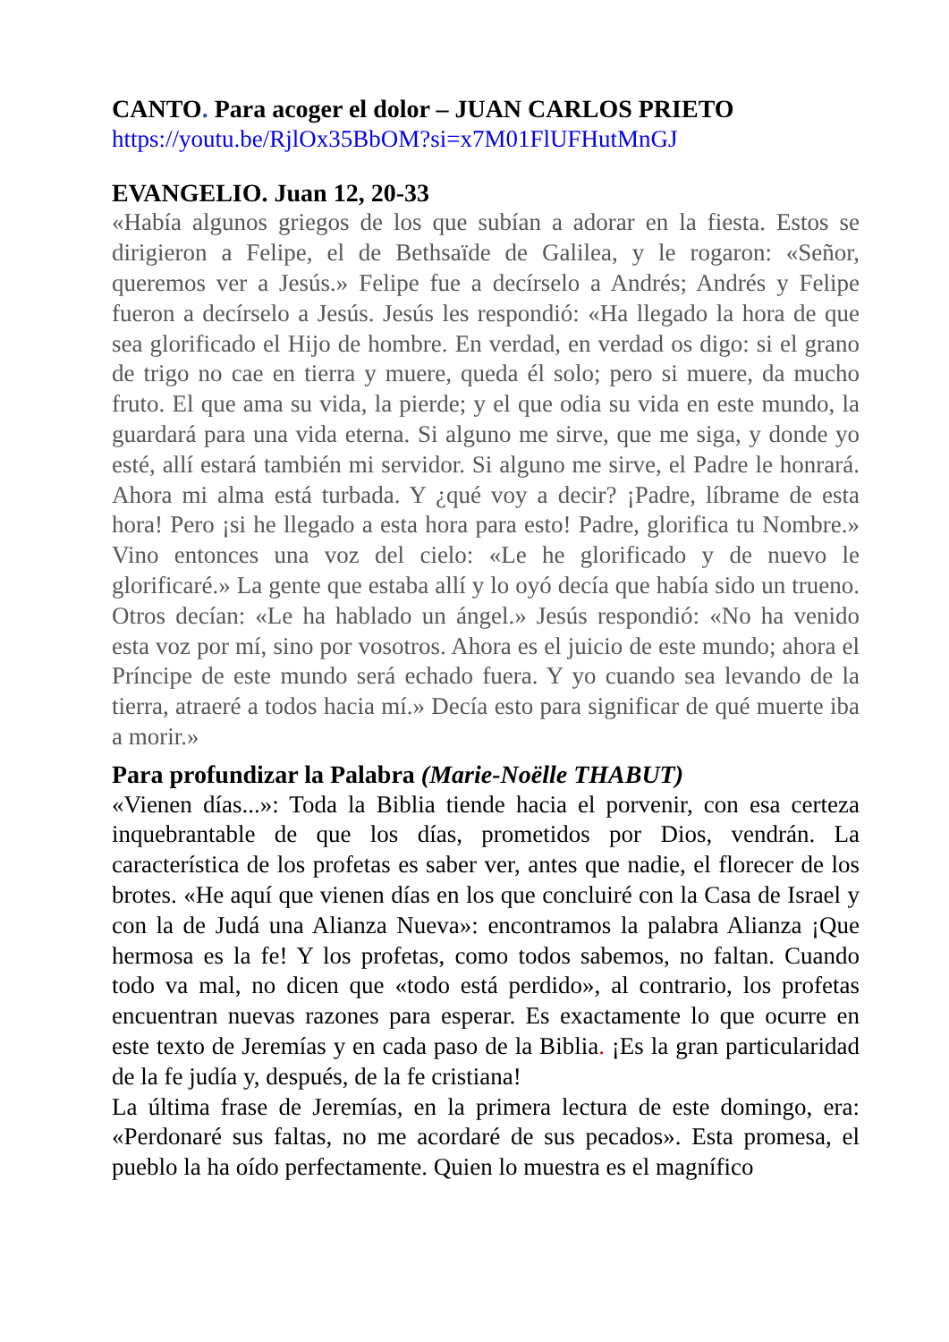CANTO. Para acoger el dolor – JUAN CARLOS PRIETO
https://youtu.be/RjlOx35BbOM?si=x7M01FlUFHutMnGJ
EVANGELIO. Juan 12, 20-33
«Había algunos griegos de los que subían a adorar en la fiesta. Estos se dirigieron a Felipe, el de Bethsaïde de Galilea, y le rogaron: «Señor, queremos ver a Jesús.» Felipe fue a decírselo a Andrés; Andrés y Felipe fueron a decírselo a Jesús. Jesús les respondió: «Ha llegado la hora de que sea glorificado el Hijo de hombre. En verdad, en verdad os digo: si el grano de trigo no cae en tierra y muere, queda él solo; pero si muere, da mucho fruto. El que ama su vida, la pierde; y el que odia su vida en este mundo, la guardará para una vida eterna. Si alguno me sirve, que me siga, y donde yo esté, allí estará también mi servidor. Si alguno me sirve, el Padre le honrará. Ahora mi alma está turbada. Y ¿qué voy a decir? ¡Padre, líbrame de esta hora! Pero ¡si he llegado a esta hora para esto! Padre, glorifica tu Nombre.» Vino entonces una voz del cielo: «Le he glorificado y de nuevo le glorificaré.» La gente que estaba allí y lo oyó decía que había sido un trueno. Otros decían: «Le ha hablado un ángel.» Jesús respondió: «No ha venido esta voz por mí, sino por vosotros. Ahora es el juicio de este mundo; ahora el Príncipe de este mundo será echado fuera. Y yo cuando sea levando de la tierra, atraeré a todos hacia mí.» Decía esto para significar de qué muerte iba a morir.»
Para profundizar la Palabra (Marie-Noëlle THABUT)
«Vienen días...»: Toda la Biblia tiende hacia el porvenir, con esa certeza inquebrantable de que los días, prometidos por Dios, vendrán. La característica de los profetas es saber ver, antes que nadie, el florecer de los brotes. «He aquí que vienen días en los que concluiré con la Casa de Israel y con la de Judá una Alianza Nueva»: encontramos la palabra Alianza ¡Que hermosa es la fe! Y los profetas, como todos sabemos, no faltan. Cuando todo va mal, no dicen que «todo está perdido», al contrario, los profetas encuentran nuevas razones para esperar. Es exactamente lo que ocurre en este texto de Jeremías y en cada paso de la Biblia. ¡Es la gran particularidad de la fe judía y, después, de la fe cristiana!
La última frase de Jeremías, en la primera lectura de este domingo, era: «Perdonaré sus faltas, no me acordaré de sus pecados». Esta promesa, el pueblo la ha oído perfectamente. Quien lo muestra es el magnífico